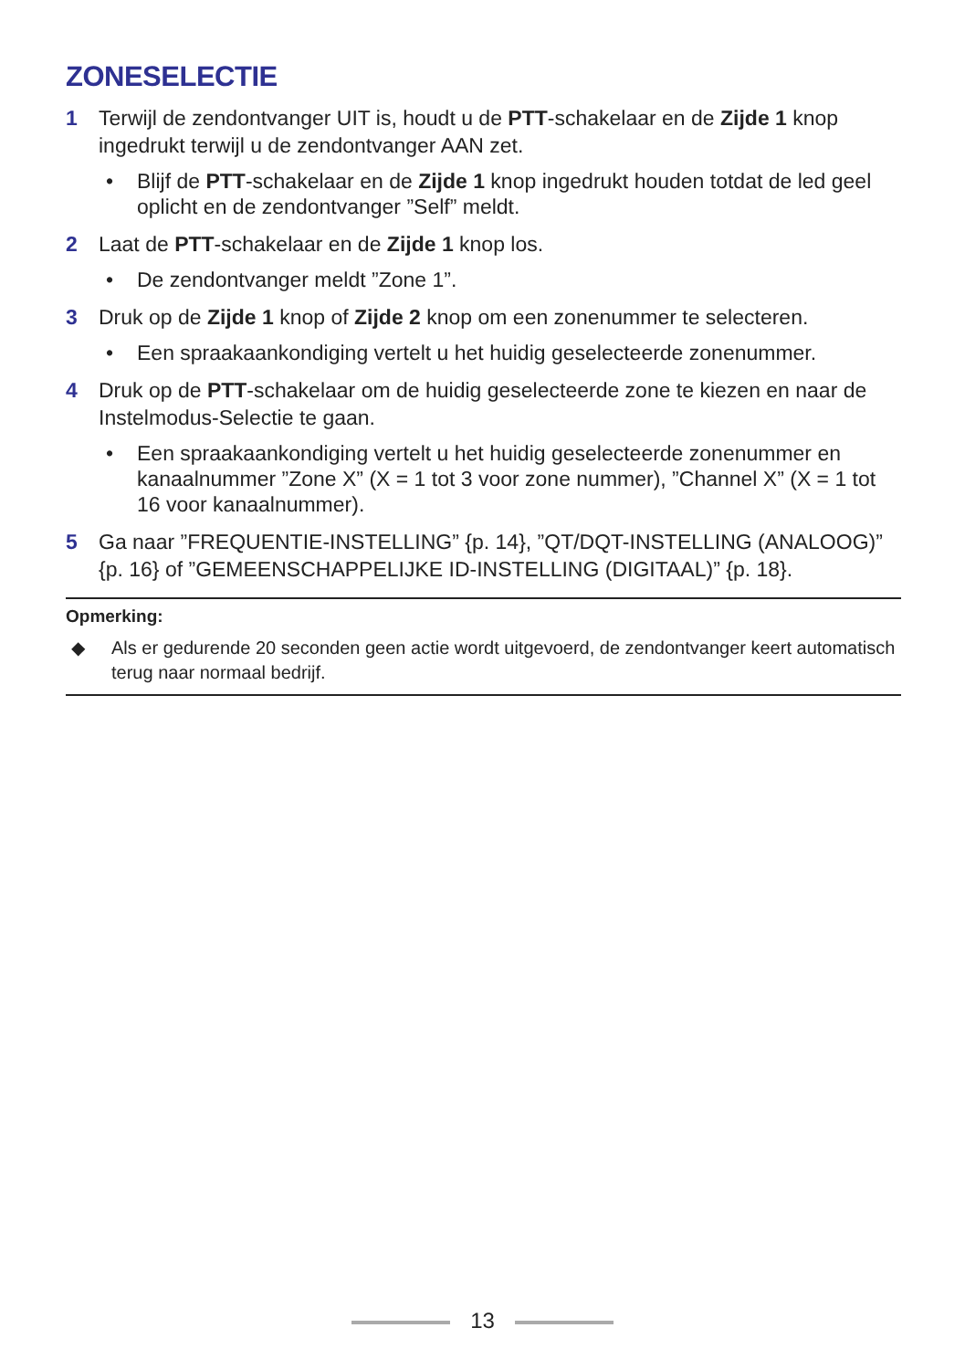ZONESELECTIE
1 Terwijl de zendontvanger UIT is, houdt u de PTT-schakelaar en de Zijde 1 knop ingedrukt terwijl u de zendontvanger AAN zet.
• Blijf de PTT-schakelaar en de Zijde 1 knop ingedrukt houden totdat de led geel oplicht en de zendontvanger ”Self” meldt.
2 Laat de PTT-schakelaar en de Zijde 1 knop los.
• De zendontvanger meldt ”Zone 1”.
3 Druk op de Zijde 1 knop of Zijde 2 knop om een zonenummer te selecteren.
• Een spraakaankondiging vertelt u het huidig geselecteerde zonenummer.
4 Druk op de PTT-schakelaar om de huidig geselecteerde zone te kiezen en naar de Instelmodus-Selectie te gaan.
• Een spraakaankondiging vertelt u het huidig geselecteerde zonenummer en kanaalnummer ”Zone X” (X = 1 tot 3 voor zone nummer), ”Channel X” (X = 1 tot 16 voor kanaalnummer).
5 Ga naar ”FREQUENTIE-INSTELLING” {p. 14}, ”QT/DQT-INSTELLING (ANALOOG)” {p. 16} of ”GEMEENSCHAPPELIJKE ID-INSTELLING (DIGITAAL)” {p. 18}.
Opmerking:
◆ Als er gedurende 20 seconden geen actie wordt uitgevoerd, de zendontvanger keert automatisch terug naar normaal bedrijf.
13